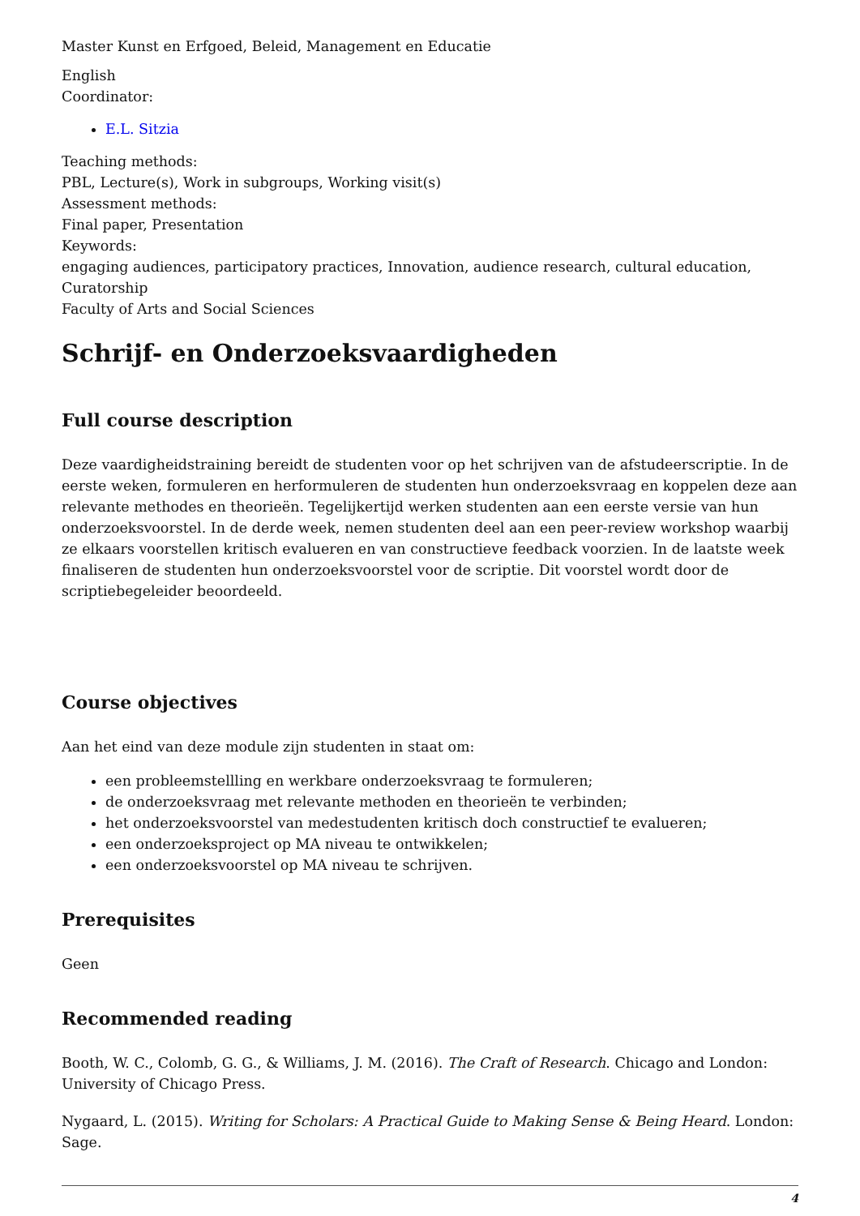Master Kunst en Erfgoed, Beleid, Management en Educatie
English
Coordinator:
E.L. Sitzia
Teaching methods:
PBL, Lecture(s), Work in subgroups, Working visit(s)
Assessment methods:
Final paper, Presentation
Keywords:
engaging audiences, participatory practices, Innovation, audience research, cultural education, Curatorship
Faculty of Arts and Social Sciences
Schrijf- en Onderzoeksvaardigheden
Full course description
Deze vaardigheidstraining bereidt de studenten voor op het schrijven van de afstudeerscriptie. In de eerste weken, formuleren en herformuleren de studenten hun onderzoeksvraag en koppelen deze aan relevante methodes en theorieën. Tegelijkertijd werken studenten aan een eerste versie van hun onderzoeksvoorstel. In de derde week, nemen studenten deel aan een peer-review workshop waarbij ze elkaars voorstellen kritisch evalueren en van constructieve feedback voorzien. In de laatste week finaliseren de studenten hun onderzoeksvoorstel voor de scriptie. Dit voorstel wordt door de scriptiebegeleider beoordeeld.
Course objectives
Aan het eind van deze module zijn studenten in staat om:
een probleemstellling en werkbare onderzoeksvraag te formuleren;
de onderzoeksvraag met relevante methoden en theorieën te verbinden;
het onderzoeksvoorstel van medestudenten kritisch doch constructief te evalueren;
een onderzoeksproject op MA niveau te ontwikkelen;
een onderzoeksvoorstel op MA niveau te schrijven.
Prerequisites
Geen
Recommended reading
Booth, W. C., Colomb, G. G., & Williams, J. M. (2016). The Craft of Research. Chicago and London: University of Chicago Press.
Nygaard, L. (2015). Writing for Scholars: A Practical Guide to Making Sense & Being Heard. London: Sage.
4